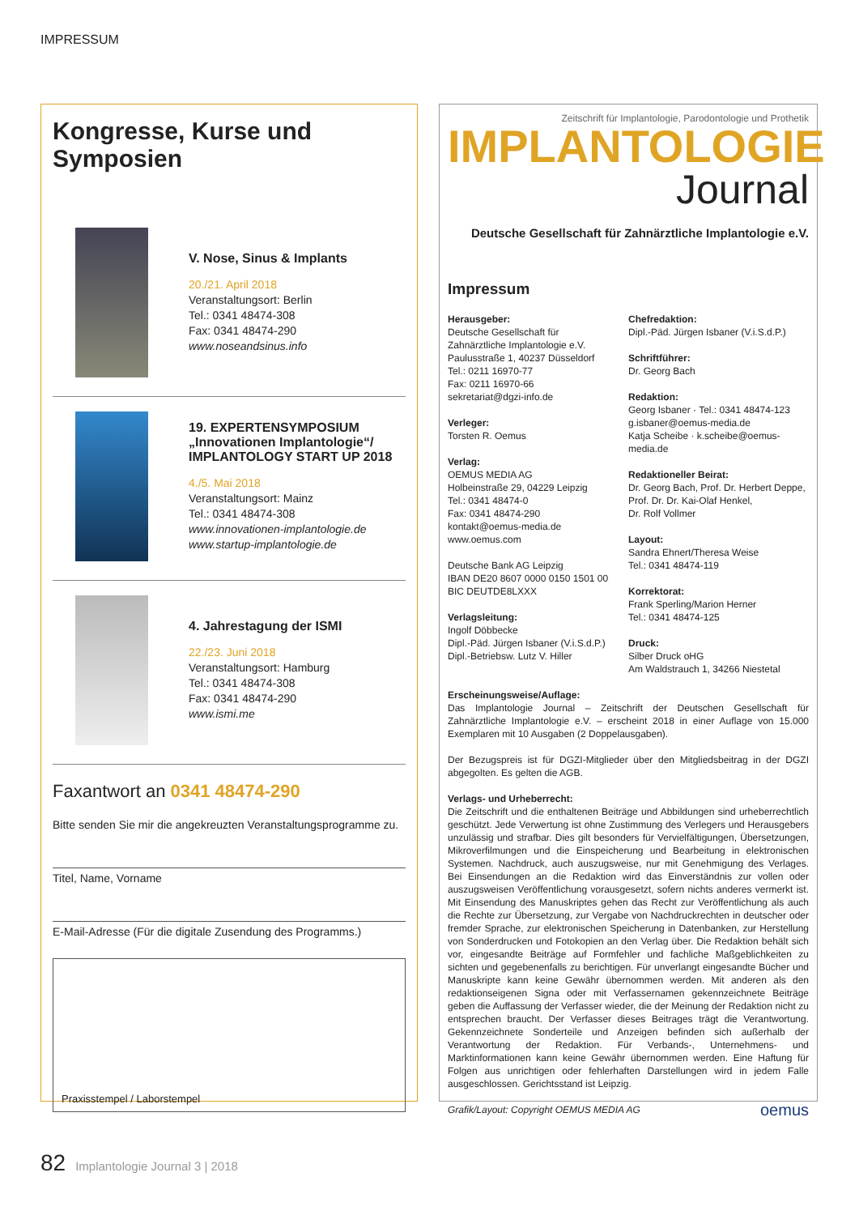IMPRESSUM
Kongresse, Kurse und Symposien
V. Nose, Sinus & Implants
20./21. April 2018
Veranstaltungsort: Berlin
Tel.: 0341 48474-308
Fax: 0341 48474-290
www.noseandsinus.info
19. EXPERTENSYMPOSIUM „Innovationen Implantologie“/ IMPLANTOLOGY START UP 2018
4./5. Mai 2018
Veranstaltungsort: Mainz
Tel.: 0341 48474-308
www.innovationen-implantologie.de
www.startup-implantologie.de
4. Jahrestagung der ISMI
22./23. Juni 2018
Veranstaltungsort: Hamburg
Tel.: 0341 48474-308
Fax: 0341 48474-290
www.ismi.me
Faxantwort an 0341 48474-290
Bitte senden Sie mir die angekreuzten Veranstaltungsprogramme zu.
Titel, Name, Vorname
E-Mail-Adresse (Für die digitale Zusendung des Programms.)
Praxisstempel / Laborstempel
Zeitschrift für Implantologie, Parodontologie und Prothetik
IMPLANTOLOGIE
Journal
Deutsche Gesellschaft für Zahnärztliche Implantologie e.V.
Impressum
Herausgeber:
Deutsche Gesellschaft für
Zahnärztliche Implantologie e.V.
Paulusstraße 1, 40237 Düsseldorf
Tel.: 0211 16970-77
Fax: 0211 16970-66
sekretariat@dgzi-info.de
Verleger:
Torsten R. Oemus
Verlag:
OEMUS MEDIA AG
Holbeinstraße 29, 04229 Leipzig
Tel.: 0341 48474-0
Fax: 0341 48474-290
kontakt@oemus-media.de
www.oemus.com
Deutsche Bank AG Leipzig
IBAN DE20 8607 0000 0150 1501 00
BIC DEUTDE8LXXX
Verlagsleitung:
Ingolf Döbbecke
Dipl.-Päd. Jürgen Isbaner (V.i.S.d.P.)
Dipl.-Betriebsw. Lutz V. Hiller
Chefredaktion:
Dipl.-Päd. Jürgen Isbaner (V.i.S.d.P.)
Schriftführer:
Dr. Georg Bach
Redaktion:
Georg Isbaner · Tel.: 0341 48474-123
g.isbaner@oemus-media.de
Katja Scheibe · k.scheibe@oemus-media.de
Redaktioneller Beirat:
Dr. Georg Bach, Prof. Dr. Herbert Deppe, Prof. Dr. Dr. Kai-Olaf Henkel,
Dr. Rolf Vollmer
Layout:
Sandra Ehnert/Theresa Weise
Tel.: 0341 48474-119
Korrektorat:
Frank Sperling/Marion Herner
Tel.: 0341 48474-125
Druck:
Silber Druck oHG
Am Waldstrauch 1, 34266 Niestetal
Erscheinungsweise/Auflage:
Das Implantologie Journal – Zeitschrift der Deutschen Gesellschaft für Zahnärztliche Implantologie e.V. – erscheint 2018 in einer Auflage von 15.000 Exemplaren mit 10 Ausgaben (2 Doppelausgaben).
Der Bezugspreis ist für DGZI-Mitglieder über den Mitgliedsbeitrag in der DGZI abgegolten. Es gelten die AGB.
Verlags- und Urheberrecht:
Die Zeitschrift und die enthaltenen Beiträge und Abbildungen sind urheberrechtlich geschützt. Jede Verwertung ist ohne Zustimmung des Verlegers und Herausgebers unzulässig und strafbar. Dies gilt besonders für Vervielfältigungen, Übersetzungen, Mikroverfilmungen und die Einspeicherung und Bearbeitung in elektronischen Systemen. Nachdruck, auch auszugsweise, nur mit Genehmigung des Verlages. Bei Einsendungen an die Redaktion wird das Einverständnis zur vollen oder auszugsweisen Veröffentlichung vorausgesetzt, sofern nichts anderes vermerkt ist. Mit Einsendung des Manuskriptes gehen das Recht zur Veröffentlichung als auch die Rechte zur Übersetzung, zur Vergabe von Nachdruckrechten in deutscher oder fremder Sprache, zur elektronischen Speicherung in Datenbanken, zur Herstellung von Sonderdrucken und Fotokopien an den Verlag über. Die Redaktion behält sich vor, eingesandte Beiträge auf Formfehler und fachliche Maßgeblichkeiten zu sichten und gegebenenfalls zu berichtigen. Für unverlangt eingesandte Bücher und Manuskripte kann keine Gewähr übernommen werden. Mit anderen als den redaktionseigenen Signa oder mit Verfassernamen gekennzeichnete Beiträge geben die Auffassung der Verfasser wieder, die der Meinung der Redaktion nicht zu entsprechen braucht. Der Verfasser dieses Beitrages trägt die Verantwortung. Gekennzeichnete Sonderteile und Anzeigen befinden sich außerhalb der Verantwortung der Redaktion. Für Verbands-, Unternehmens- und Marktinformationen kann keine Gewähr übernommen werden. Eine Haftung für Folgen aus unrichtigen oder fehlerhaften Darstellungen wird in jedem Falle ausgeschlossen. Gerichtsstand ist Leipzig.
Grafik/Layout: Copyright OEMUS MEDIA AG oemus
82 Implantologie Journal 3 | 2018